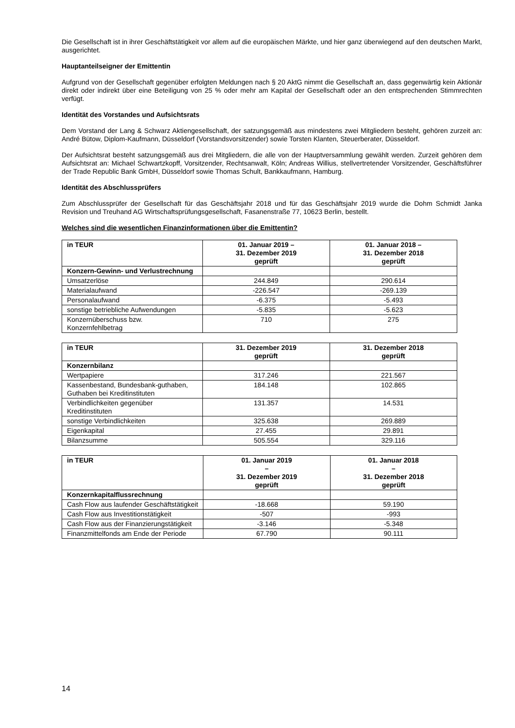Die Gesellschaft ist in ihrer Geschäftstätigkeit vor allem auf die europäischen Märkte, und hier ganz überwiegend auf den deutschen Markt, ausgerichtet.
Hauptanteilseigner der Emittentin
Aufgrund von der Gesellschaft gegenüber erfolgten Meldungen nach § 20 AktG nimmt die Gesellschaft an, dass gegenwärtig kein Aktionär direkt oder indirekt über eine Beteiligung von 25 % oder mehr am Kapital der Gesellschaft oder an den entsprechenden Stimmrechten verfügt.
Identität des Vorstandes und Aufsichtsrats
Dem Vorstand der Lang & Schwarz Aktiengesellschaft, der satzungsgemäß aus mindestens zwei Mitgliedern besteht, gehören zurzeit an: André Bütow, Diplom-Kaufmann, Düsseldorf (Vorstandsvorsitzender) sowie Torsten Klanten, Steuerberater, Düsseldorf.
Der Aufsichtsrat besteht satzungsgemäß aus drei Mitgliedern, die alle von der Hauptversammlung gewählt werden. Zurzeit gehören dem Aufsichtsrat an: Michael Schwartzkopff, Vorsitzender, Rechtsanwalt, Köln; Andreas Willius, stellvertretender Vorsitzender, Geschäftsführer der Trade Republic Bank GmbH, Düsseldorf sowie Thomas Schult, Bankkaufmann, Hamburg.
Identität des Abschlussprüfers
Zum Abschlussprüfer der Gesellschaft für das Geschäftsjahr 2018 und für das Geschäftsjahr 2019 wurde die Dohm Schmidt Janka Revision und Treuhand AG Wirtschaftsprüfungsgesellschaft, Fasanenstraße 77, 10623 Berlin, bestellt.
Welches sind die wesentlichen Finanzinformationen über die Emittentin?
| in TEUR | 01. Januar 2019 – 31. Dezember 2019 geprüft | 01. Januar 2018 – 31. Dezember 2018 geprüft |
| --- | --- | --- |
| Konzern-Gewinn- und Verlustrechnung | | |
| Umsatzerlöse | 244.849 | 290.614 |
| Materialaufwand | -226.547 | -269.139 |
| Personalaufwand | -6.375 | -5.493 |
| sonstige betriebliche Aufwendungen | -5.835 | -5.623 |
| Konzernüberschuss bzw. Konzernfehlbetrag | 710 | 275 |
| in TEUR | 31. Dezember 2019 geprüft | 31. Dezember 2018 geprüft |
| --- | --- | --- |
| Konzernbilanz | | |
| Wertpapiere | 317.246 | 221.567 |
| Kassenbestand, Bundesbank-guthaben, Guthaben bei Kreditinstituten | 184.148 | 102.865 |
| Verbindlichkeiten gegenüber Kreditinstituten | 131.357 | 14.531 |
| sonstige Verbindlichkeiten | 325.638 | 269.889 |
| Eigenkapital | 27.455 | 29.891 |
| Bilanzsumme | 505.554 | 329.116 |
| in TEUR | 01. Januar 2019 – 31. Dezember 2019 geprüft | 01. Januar 2018 – 31. Dezember 2018 geprüft |
| --- | --- | --- |
| Konzernkapitalflussrechnung | | |
| Cash Flow aus laufender Geschäftstätigkeit | -18.668 | 59.190 |
| Cash Flow aus Investitionstätigkeit | -507 | -993 |
| Cash Flow aus der Finanzierungstätigkeit | -3.146 | -5.348 |
| Finanzmittelfonds am Ende der Periode | 67.790 | 90.111 |
14